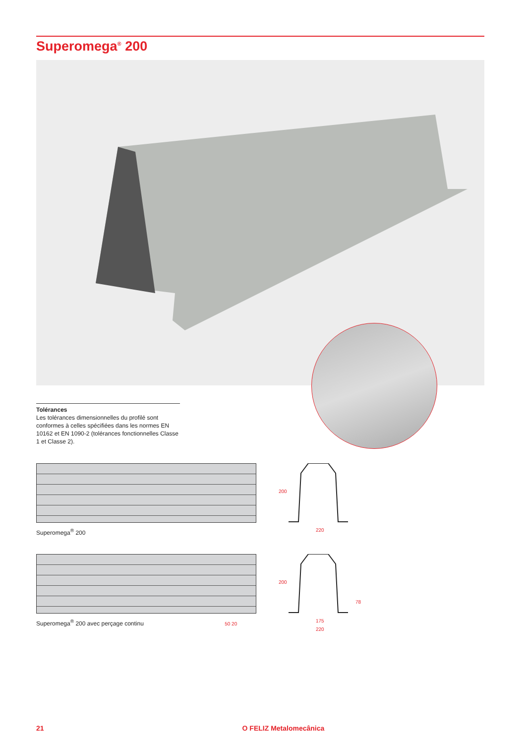Superomega<sup>®</sup> 200
Tolérances
Les tolérances dimensionnelles du profilé sont conformes à celles spécifiées dans les normes EN 10162 et EN 1090-2 (tolérances fonctionnelles Classe 1 et Classe 2).
Superomega<sup>®</sup> 200
200
220
Superomega<sup>®</sup> 200 avec perçage continu 50 20
200
78
175
220
21 O FELIZ Metalomecânica